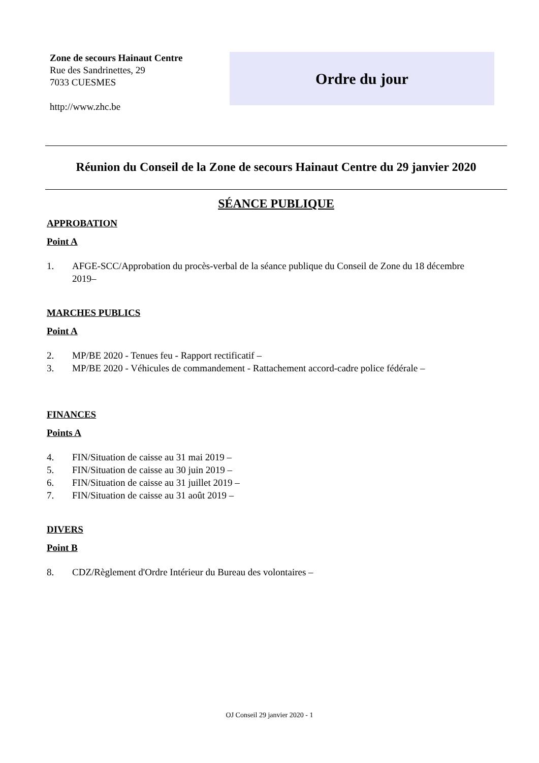Zone de secours Hainaut Centre
Rue des Sandrinettes, 29
7033 CUESMES
http://www.zhc.be
Ordre du jour
Réunion du Conseil de la Zone de secours Hainaut Centre du 29 janvier 2020
SÉANCE PUBLIQUE
APPROBATION
Point A
1. AFGE-SCC/Approbation du procès-verbal de la séance publique du Conseil de Zone du 18 décembre 2019–
MARCHES PUBLICS
Point A
2. MP/BE 2020 - Tenues feu - Rapport rectificatif –
3. MP/BE 2020 - Véhicules de commandement - Rattachement accord-cadre police fédérale –
FINANCES
Points A
4. FIN/Situation de caisse au 31 mai 2019 –
5. FIN/Situation de caisse au 30 juin 2019 –
6. FIN/Situation de caisse au 31 juillet 2019 –
7. FIN/Situation de caisse au 31 août 2019 –
DIVERS
Point B
8. CDZ/Règlement d'Ordre Intérieur du Bureau des volontaires –
OJ Conseil 29 janvier 2020 - 1